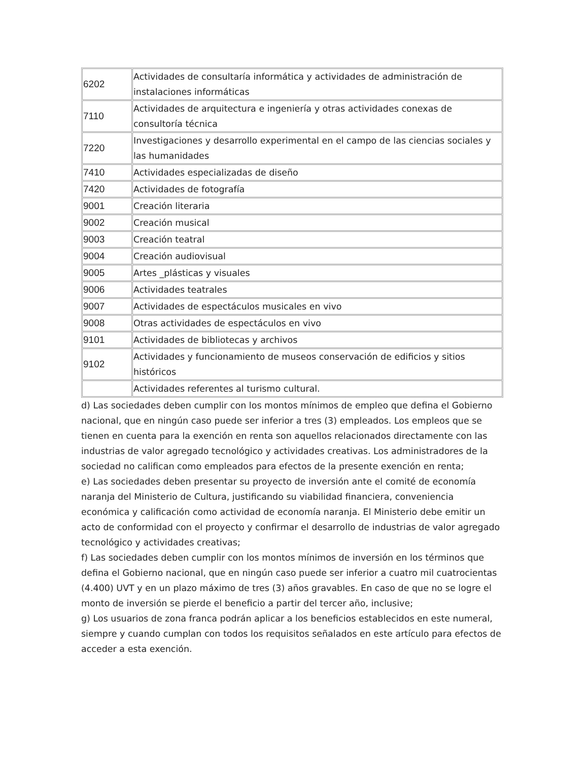| 6202 | Actividades de consultaría informática y actividades de administración de instalaciones informáticas |
| 7110 | Actividades de arquitectura e ingeniería y otras actividades conexas de consultoría técnica |
| 7220 | Investigaciones y desarrollo experimental en el campo de las ciencias sociales y las humanidades |
| 7410 | Actividades especializadas de diseño |
| 7420 | Actividades de fotografía |
| 9001 | Creación literaria |
| 9002 | Creación musical |
| 9003 | Creación teatral |
| 9004 | Creación audiovisual |
| 9005 | Artes _plásticas y visuales |
| 9006 | Actividades teatrales |
| 9007 | Actividades de espectáculos musicales en vivo |
| 9008 | Otras actividades de espectáculos en vivo |
| 9101 | Actividades de bibliotecas y archivos |
| 9102 | Actividades y funcionamiento de museos conservación de edificios y sitios históricos |
| | Actividades referentes al turismo cultural. |
d) Las sociedades deben cumplir con los montos mínimos de empleo que defina el Gobierno nacional, que en ningún caso puede ser inferior a tres (3) empleados. Los empleos que se tienen en cuenta para la exención en renta son aquellos relacionados directamente con las industrias de valor agregado tecnológico y actividades creativas. Los administradores de la sociedad no califican como empleados para efectos de la presente exención en renta;
e) Las sociedades deben presentar su proyecto de inversión ante el comité de economía naranja del Ministerio de Cultura, justificando su viabilidad financiera, conveniencia económica y calificación como actividad de economía naranja. El Ministerio debe emitir un acto de conformidad con el proyecto y confirmar el desarrollo de industrias de valor agregado tecnológico y actividades creativas;
f) Las sociedades deben cumplir con los montos mínimos de inversión en los términos que defina el Gobierno nacional, que en ningún caso puede ser inferior a cuatro mil cuatrocientas (4.400) UVT y en un plazo máximo de tres (3) años gravables. En caso de que no se logre el monto de inversión se pierde el beneficio a partir del tercer año, inclusive;
g) Los usuarios de zona franca podrán aplicar a los beneficios establecidos en este numeral, siempre y cuando cumplan con todos los requisitos señalados en este artículo para efectos de acceder a esta exención.